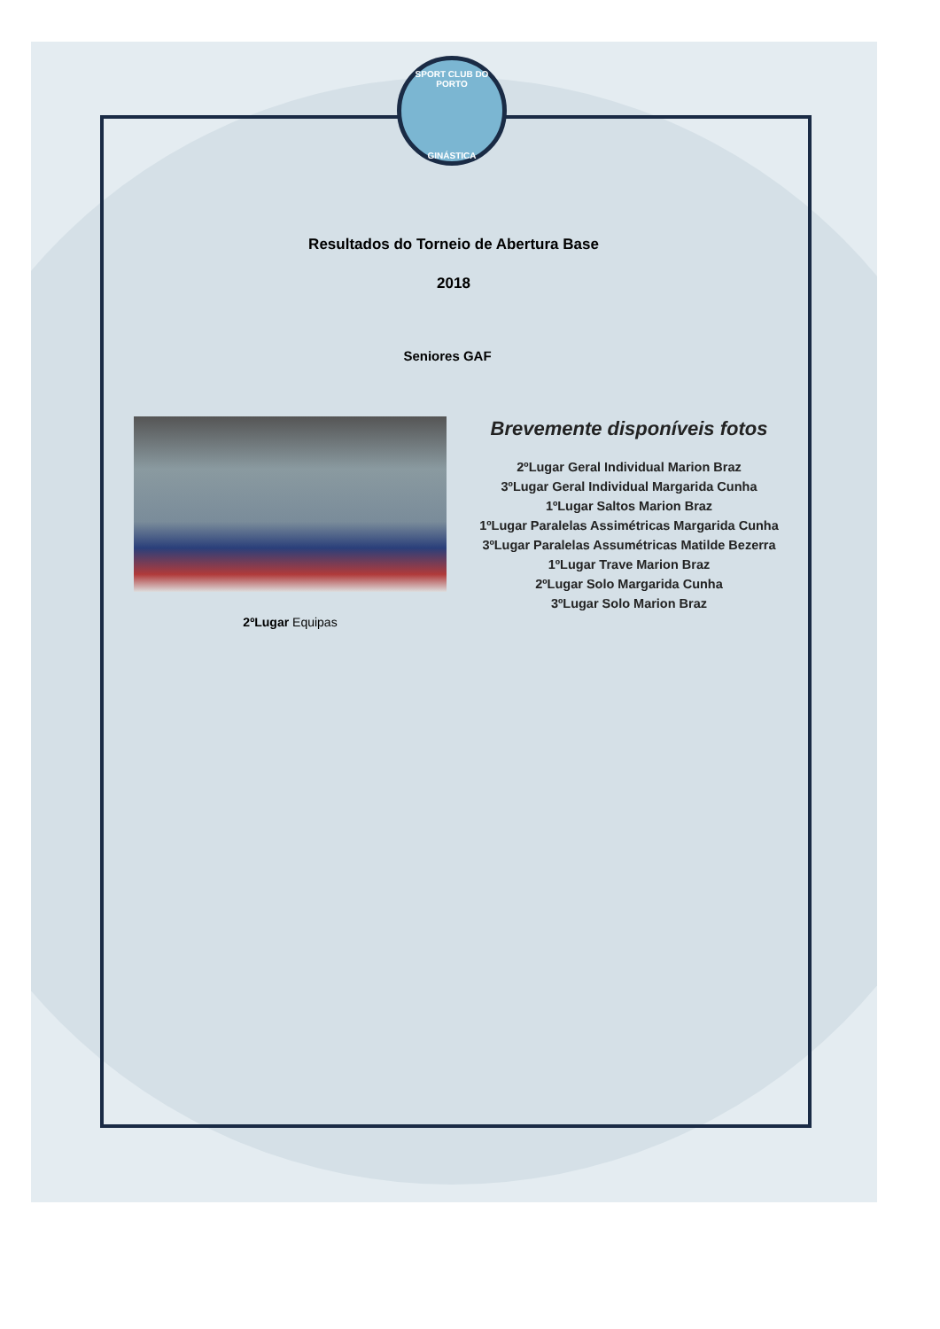SPORT CLUB DO PORTO
GINÁSTICA
Resultados do Torneio de Abertura Base
2018
Seniores GAF
2ºLugar Equipas
Brevemente disponíveis fotos
2ºLugar Geral Individual Marion Braz
3ºLugar Geral Individual Margarida Cunha
1ºLugar Saltos Marion Braz
1ºLugar Paralelas Assimétricas Margarida Cunha
3ºLugar Paralelas Assumétricas Matilde Bezerra
1ºLugar Trave Marion Braz
2ºLugar Solo Margarida Cunha
3ºLugar Solo Marion Braz